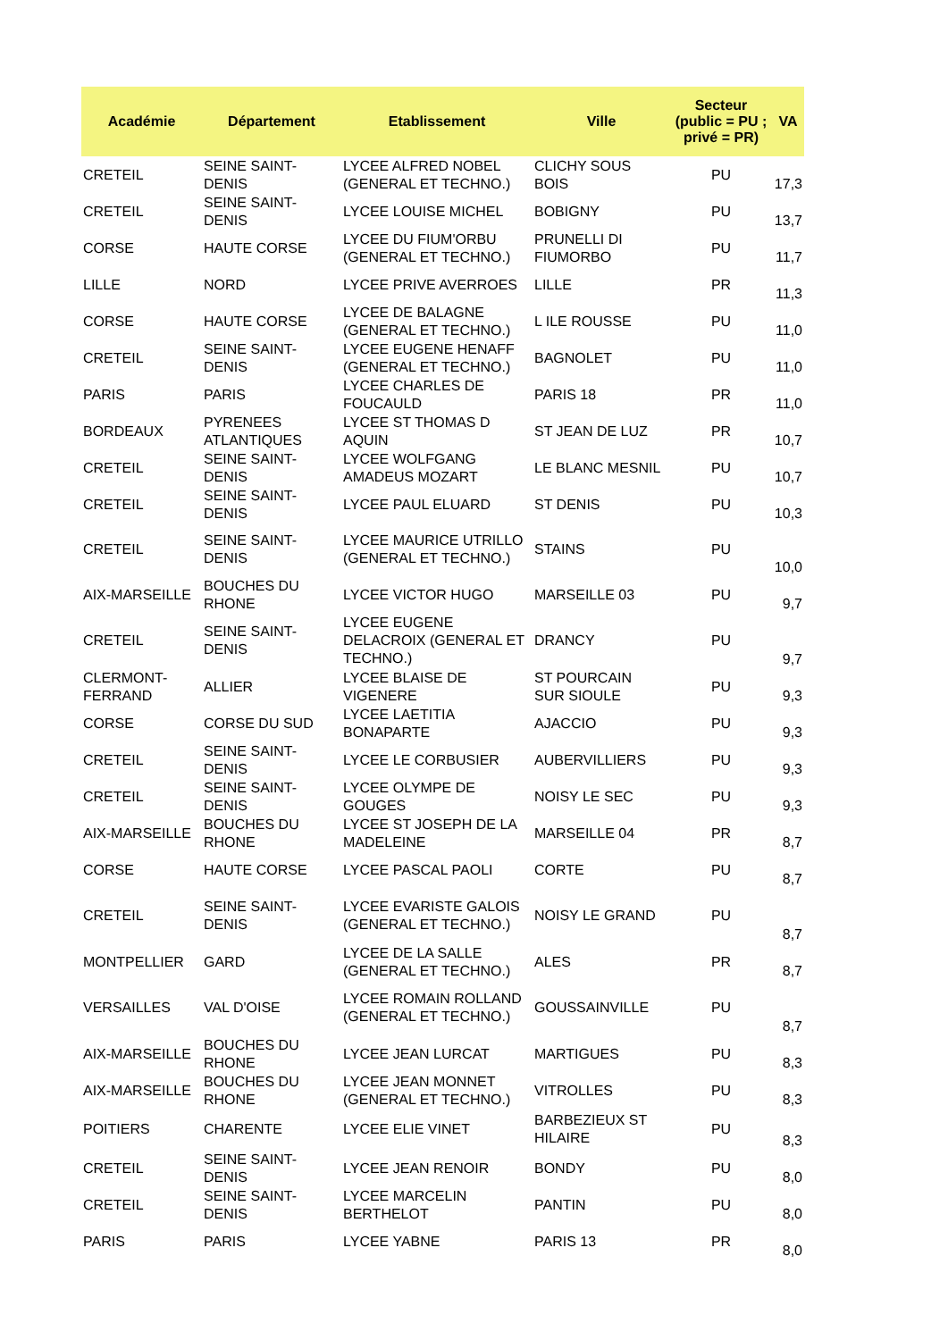| Académie | Département | Etablissement | Ville | Secteur (public = PU ; privé = PR) | VA |
| --- | --- | --- | --- | --- | --- |
| CRETEIL | SEINE SAINT- DENIS | LYCEE ALFRED NOBEL (GENERAL ET TECHNO.) | CLICHY SOUS BOIS | PU | 17,3 |
| CRETEIL | SEINE SAINT- DENIS | LYCEE LOUISE MICHEL | BOBIGNY | PU | 13,7 |
| CORSE | HAUTE CORSE | LYCEE DU FIUM'ORBU (GENERAL ET TECHNO.) | PRUNELLI DI FIUMORBO | PU | 11,7 |
| LILLE | NORD | LYCEE PRIVE AVERROES | LILLE | PR | 11,3 |
| CORSE | HAUTE CORSE | LYCEE DE BALAGNE (GENERAL ET TECHNO.) | L ILE ROUSSE | PU | 11,0 |
| CRETEIL | SEINE SAINT- DENIS | LYCEE EUGENE HENAFF (GENERAL ET TECHNO.) | BAGNOLET | PU | 11,0 |
| PARIS | PARIS | LYCEE CHARLES DE FOUCAULD | PARIS 18 | PR | 11,0 |
| BORDEAUX | PYRENEES ATLANTIQUES | LYCEE ST THOMAS D AQUIN | ST JEAN DE LUZ | PR | 10,7 |
| CRETEIL | SEINE SAINT- DENIS | LYCEE WOLFGANG AMADEUS MOZART | LE BLANC MESNIL | PU | 10,7 |
| CRETEIL | SEINE SAINT- DENIS | LYCEE PAUL ELUARD | ST DENIS | PU | 10,3 |
| CRETEIL | SEINE SAINT- DENIS | LYCEE MAURICE UTRILLO (GENERAL ET TECHNO.) | STAINS | PU | 10,0 |
| AIX-MARSEILLE | BOUCHES DU RHONE | LYCEE VICTOR HUGO | MARSEILLE 03 | PU | 9,7 |
| CRETEIL | SEINE SAINT- DENIS | LYCEE EUGENE DELACROIX (GENERAL ET TECHNO.) | DRANCY | PU | 9,7 |
| CLERMONT- FERRAND | ALLIER | LYCEE BLAISE DE VIGENERE | ST POURCAIN SUR SIOULE | PU | 9,3 |
| CORSE | CORSE DU SUD | LYCEE LAETITIA BONAPARTE | AJACCIO | PU | 9,3 |
| CRETEIL | SEINE SAINT- DENIS | LYCEE LE CORBUSIER | AUBERVILLIERS | PU | 9,3 |
| CRETEIL | SEINE SAINT- DENIS | LYCEE OLYMPE DE GOUGES | NOISY LE SEC | PU | 9,3 |
| AIX-MARSEILLE | BOUCHES DU RHONE | LYCEE ST JOSEPH DE LA MADELEINE | MARSEILLE 04 | PR | 8,7 |
| CORSE | HAUTE CORSE | LYCEE PASCAL PAOLI | CORTE | PU | 8,7 |
| CRETEIL | SEINE SAINT- DENIS | LYCEE EVARISTE GALOIS (GENERAL ET TECHNO.) | NOISY LE GRAND | PU | 8,7 |
| MONTPELLIER | GARD | LYCEE DE LA SALLE (GENERAL ET TECHNO.) | ALES | PR | 8,7 |
| VERSAILLES | VAL D'OISE | LYCEE ROMAIN ROLLAND (GENERAL ET TECHNO.) | GOUSSAINVILLE | PU | 8,7 |
| AIX-MARSEILLE | BOUCHES DU RHONE | LYCEE JEAN LURCAT | MARTIGUES | PU | 8,3 |
| AIX-MARSEILLE | BOUCHES DU RHONE | LYCEE JEAN MONNET (GENERAL ET TECHNO.) | VITROLLES | PU | 8,3 |
| POITIERS | CHARENTE | LYCEE ELIE VINET | BARBEZIEUX ST HILAIRE | PU | 8,3 |
| CRETEIL | SEINE SAINT- DENIS | LYCEE JEAN RENOIR | BONDY | PU | 8,0 |
| CRETEIL | SEINE SAINT- DENIS | LYCEE MARCELIN BERTHELOT | PANTIN | PU | 8,0 |
| PARIS | PARIS | LYCEE YABNE | PARIS 13 | PR | 8,0 |